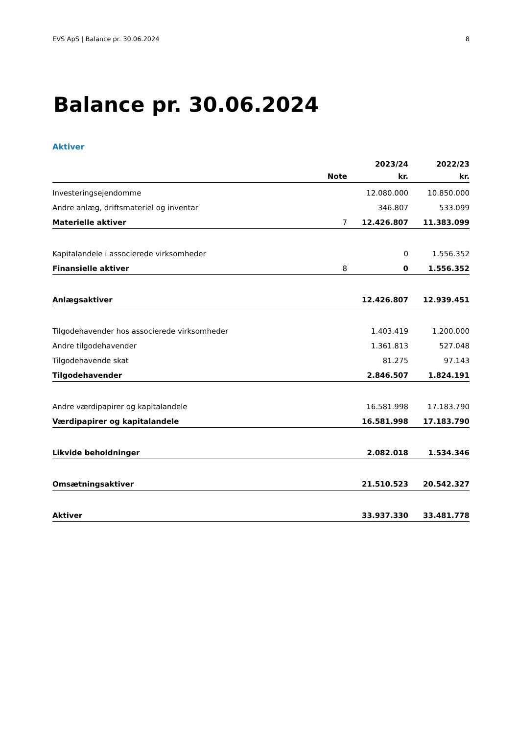EVS ApS | Balance pr. 30.06.2024 8
Balance pr. 30.06.2024
Aktiver
| | | 2023/24 | 2022/23 |
| --- | --- | --- | --- |
| | Note | kr. | kr. |
| Investeringsejendomme | | 12.080.000 | 10.850.000 |
| Andre anlæg, driftsmateriel og inventar | | 346.807 | 533.099 |
| Materielle aktiver | 7 | 12.426.807 | 11.383.099 |
| Kapitalandele i associerede virksomheder | | 0 | 1.556.352 |
| Finansielle aktiver | 8 | 0 | 1.556.352 |
| Anlægsaktiver | | 12.426.807 | 12.939.451 |
| Tilgodehavender hos associerede virksomheder | | 1.403.419 | 1.200.000 |
| Andre tilgodehavender | | 1.361.813 | 527.048 |
| Tilgodehavende skat | | 81.275 | 97.143 |
| Tilgodehavender | | 2.846.507 | 1.824.191 |
| Andre værdipapirer og kapitalandele | | 16.581.998 | 17.183.790 |
| Værdipapirer og kapitalandele | | 16.581.998 | 17.183.790 |
| Likvide beholdninger | | 2.082.018 | 1.534.346 |
| Omsætningsaktiver | | 21.510.523 | 20.542.327 |
| Aktiver | | 33.937.330 | 33.481.778 |